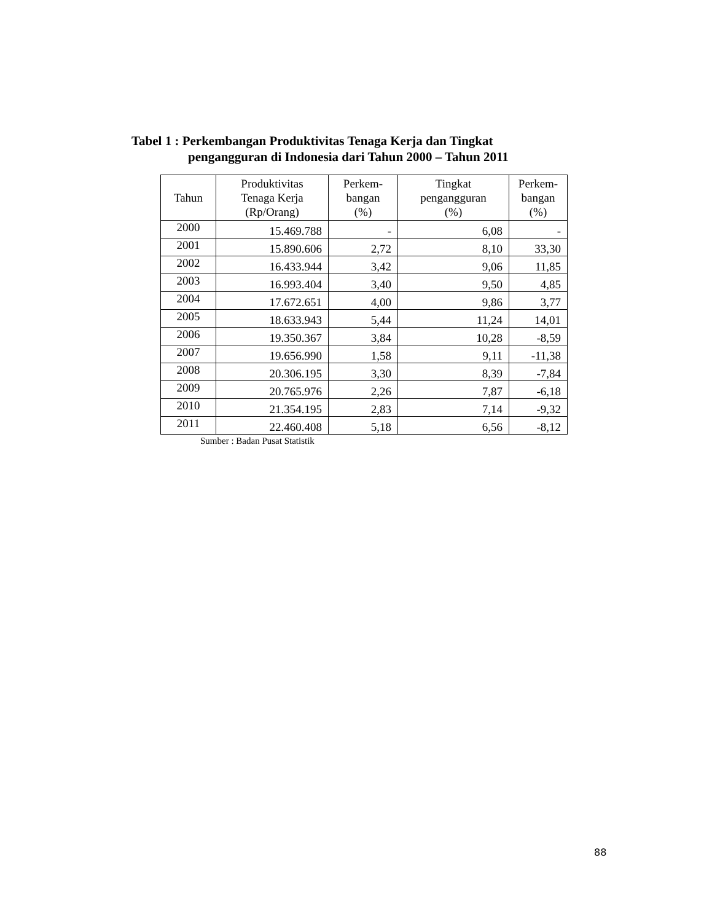Tabel 1 : Perkembangan Produktivitas Tenaga Kerja dan Tingkat
pengangguran di Indonesia dari Tahun 2000 – Tahun 2011
| Tahun | Produktivitas Tenaga Kerja (Rp/Orang) | Perkem- bangan (%) | Tingkat pengangguran (%) | Perkem- bangan (%) |
| --- | --- | --- | --- | --- |
| 2000 | 15.469.788 | - | 6,08 | - |
| 2001 | 15.890.606 | 2,72 | 8,10 | 33,30 |
| 2002 | 16.433.944 | 3,42 | 9,06 | 11,85 |
| 2003 | 16.993.404 | 3,40 | 9,50 | 4,85 |
| 2004 | 17.672.651 | 4,00 | 9,86 | 3,77 |
| 2005 | 18.633.943 | 5,44 | 11,24 | 14,01 |
| 2006 | 19.350.367 | 3,84 | 10,28 | -8,59 |
| 2007 | 19.656.990 | 1,58 | 9,11 | -11,38 |
| 2008 | 20.306.195 | 3,30 | 8,39 | -7,84 |
| 2009 | 20.765.976 | 2,26 | 7,87 | -6,18 |
| 2010 | 21.354.195 | 2,83 | 7,14 | -9,32 |
| 2011 | 22.460.408 | 5,18 | 6,56 | -8,12 |
Sumber : Badan Pusat Statistik
88